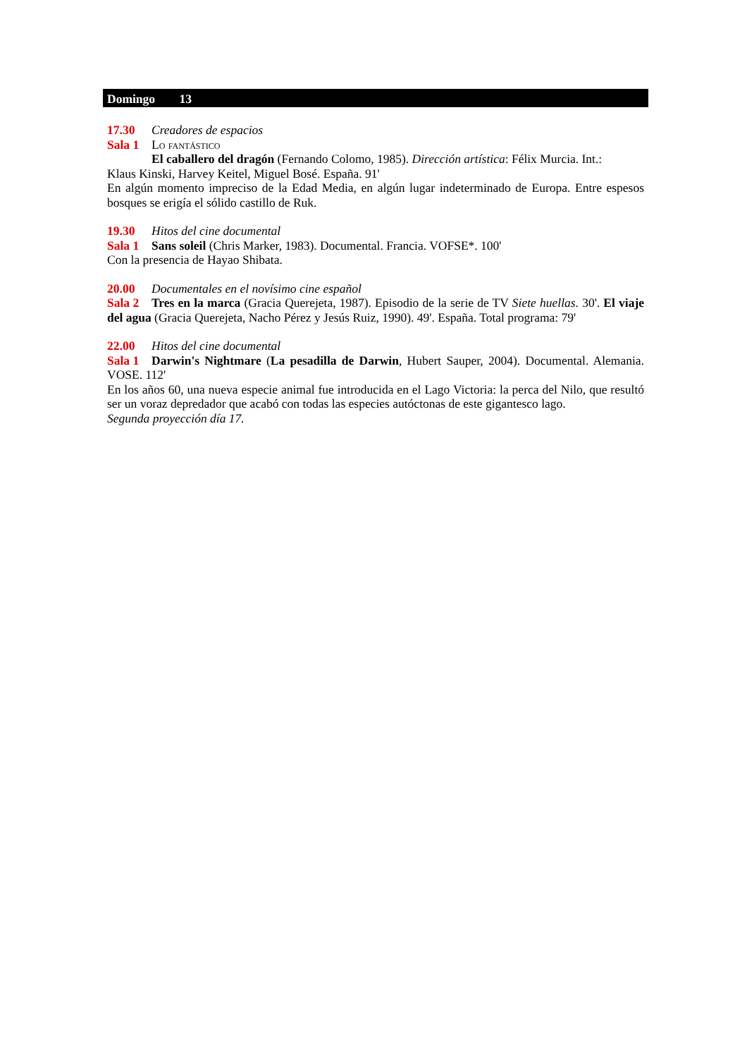Domingo 13
17.30 Creadores de espacios
Sala 1 Lo fantástico
El caballero del dragón (Fernando Colomo, 1985). Dirección artística: Félix Murcia. Int.:
Klaus Kinski, Harvey Keitel, Miguel Bosé. España. 91'
En algún momento impreciso de la Edad Media, en algún lugar indeterminado de Europa. Entre espesos bosques se erigía el sólido castillo de Ruk.
19.30 Hitos del cine documental
Sala 1 Sans soleil (Chris Marker, 1983). Documental. Francia. VOFSE*. 100'
Con la presencia de Hayao Shibata.
20.00 Documentales en el novísimo cine español
Sala 2 Tres en la marca (Gracia Querejeta, 1987). Episodio de la serie de TV Siete huellas. 30'. El viaje del agua (Gracia Querejeta, Nacho Pérez y Jesús Ruiz, 1990). 49'. España. Total programa: 79'
22.00 Hitos del cine documental
Sala 1 Darwin's Nightmare (La pesadilla de Darwin, Hubert Sauper, 2004). Documental. Alemania. VOSE. 112'
En los años 60, una nueva especie animal fue introducida en el Lago Victoria: la perca del Nilo, que resultó ser un voraz depredador que acabó con todas las especies autóctonas de este gigantesco lago.
Segunda proyección día 17.